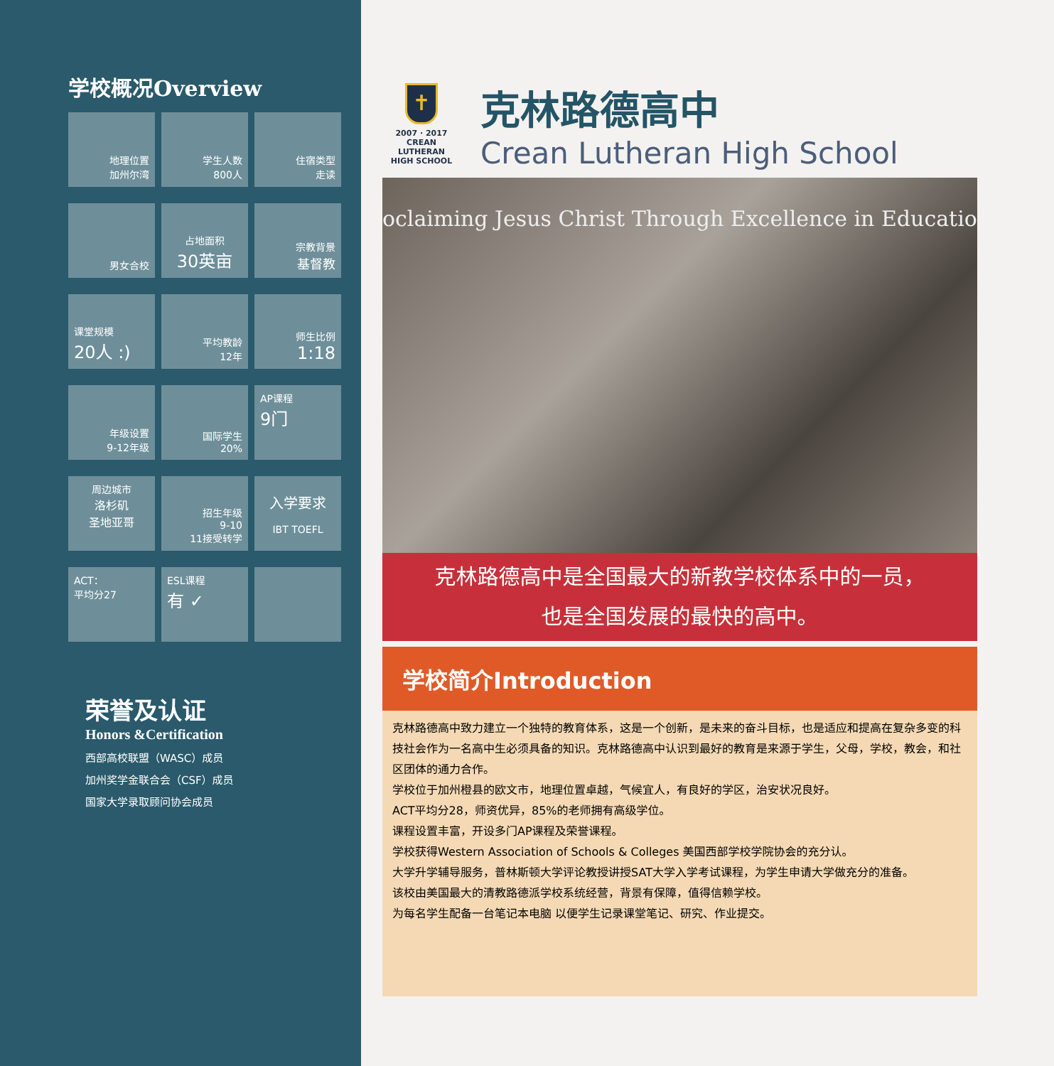学校概况Overview
地理位置
加州尔湾
学生人数
800人
住宿类型
走读
男女合校
占地面积
30英亩
宗教背景
基督教
课堂规模
20人 :)
平均教龄
12年
师生比例
1:18
年级设置
9-12年级
国际学生
20%
AP课程
9门
周边城市
洛杉矶
圣地亚哥
招生年级
9-10
11接受转学
入学要求
IBT TOEFL
ACT：
平均分27
ESL课程
有 ✓
荣誉及认证
Honors &Certification
西部高校联盟（WASC）成员
加州奖学金联合会（CSF）成员
国家大学录取顾问协会成员
✝
2007 · 2017
CREAN LUTHERAN
HIGH SCHOOL
克林路德高中
Crean Lutheran High School
oclaiming Jesus Christ Through Excellence in Educatio
克林路德高中是全国最大的新教学校体系中的一员，也是全国发展的最快的高中。
学校简介Introduction
克林路德高中致力建立一个独特的教育体系，这是一个创新，是未来的奋斗目标，也是适应和提高在复杂多变的科技社会作为一名高中生必须具备的知识。克林路德高中认识到最好的教育是来源于学生，父母，学校，教会，和社区团体的通力合作。
学校位于加州橙县的欧文市，地理位置卓越，气候宜人，有良好的学区，治安状况良好。
ACT平均分28，师资优异，85%的老师拥有高级学位。
课程设置丰富，开设多门AP课程及荣誉课程。
学校获得Western Association of Schools & Colleges 美国西部学校学院协会的充分认。
大学升学辅导服务，普林斯顿大学评论教授讲授SAT大学入学考试课程，为学生申请大学做充分的准备。
该校由美国最大的清教路德派学校系统经营，背景有保障，值得信赖学校。
为每名学生配备一台笔记本电脑 以便学生记录课堂笔记、研究、作业提交。